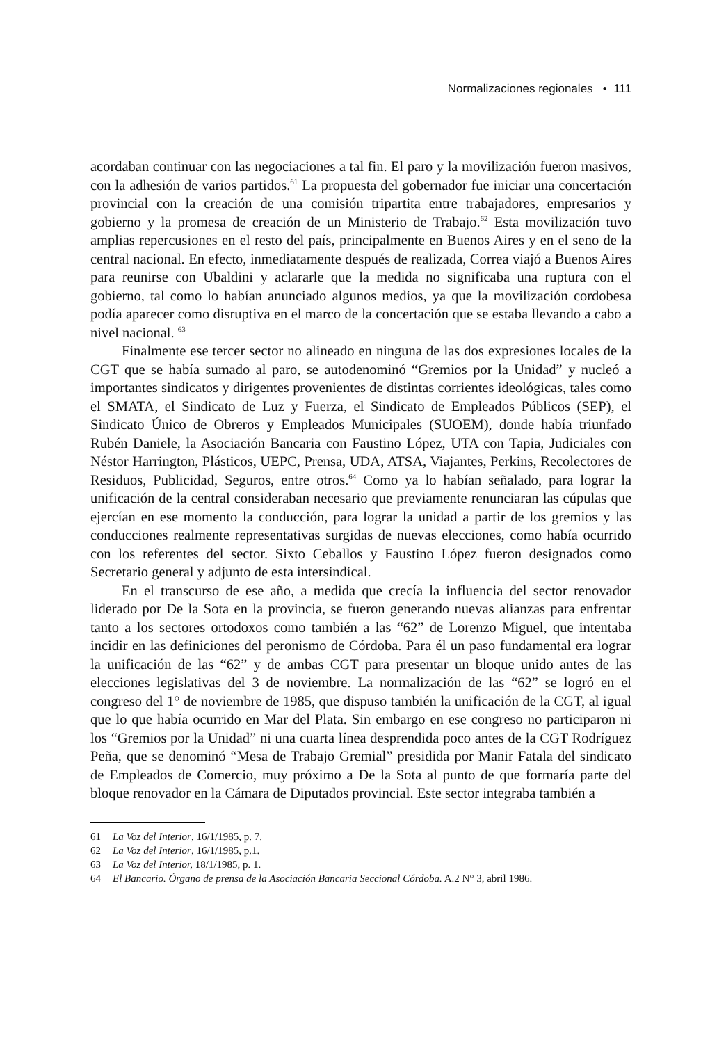Normalizaciones regionales • 111
acordaban continuar con las negociaciones a tal fin. El paro y la movilización fueron masivos, con la adhesión de varios partidos.<sup>61</sup> La propuesta del gobernador fue iniciar una concertación provincial con la creación de una comisión tripartita entre trabajadores, empresarios y gobierno y la promesa de creación de un Ministerio de Trabajo.<sup>62</sup> Esta movilización tuvo amplias repercusiones en el resto del país, principalmente en Buenos Aires y en el seno de la central nacional. En efecto, inmediatamente después de realizada, Correa viajó a Buenos Aires para reunirse con Ubaldini y aclararle que la medida no significaba una ruptura con el gobierno, tal como lo habían anunciado algunos medios, ya que la movilización cordobesa podía aparecer como disruptiva en el marco de la concertación que se estaba llevando a cabo a nivel nacional. <sup>63</sup>
Finalmente ese tercer sector no alineado en ninguna de las dos expresiones locales de la CGT que se había sumado al paro, se autodenominó “Gremios por la Unidad” y nucleó a importantes sindicatos y dirigentes provenientes de distintas corrientes ideológicas, tales como el SMATA, el Sindicato de Luz y Fuerza, el Sindicato de Empleados Públicos (SEP), el Sindicato Único de Obreros y Empleados Municipales (SUOEM), donde había triunfado Rubén Daniele, la Asociación Bancaria con Faustino López, UTA con Tapia, Judiciales con Néstor Harrington, Plásticos, UEPC, Prensa, UDA, ATSA, Viajantes, Perkins, Recolectores de Residuos, Publicidad, Seguros, entre otros.<sup>64</sup> Como ya lo habían señalado, para lograr la unificación de la central consideraban necesario que previamente renunciaran las cúpulas que ejercían en ese momento la conducción, para lograr la unidad a partir de los gremios y las conducciones realmente representativas surgidas de nuevas elecciones, como había ocurrido con los referentes del sector. Sixto Ceballos y Faustino López fueron designados como Secretario general y adjunto de esta intersindical.
En el transcurso de ese año, a medida que crecía la influencia del sector renovador liderado por De la Sota en la provincia, se fueron generando nuevas alianzas para enfrentar tanto a los sectores ortodoxos como también a las “62” de Lorenzo Miguel, que intentaba incidir en las definiciones del peronismo de Córdoba. Para él un paso fundamental era lograr la unificación de las “62” y de ambas CGT para presentar un bloque unido antes de las elecciones legislativas del 3 de noviembre. La normalización de las “62” se logró en el congreso del 1° de noviembre de 1985, que dispuso también la unificación de la CGT, al igual que lo que había ocurrido en Mar del Plata. Sin embargo en ese congreso no participaron ni los “Gremios por la Unidad” ni una cuarta línea desprendida poco antes de la CGT Rodríguez Peña, que se denominó “Mesa de Trabajo Gremial” presidida por Manir Fatala del sindicato de Empleados de Comercio, muy próximo a De la Sota al punto de que formaría parte del bloque renovador en la Cámara de Diputados provincial. Este sector integraba también a
61 La Voz del Interior, 16/1/1985, p. 7.
62 La Voz del Interior, 16/1/1985, p.1.
63 La Voz del Interior, 18/1/1985, p. 1.
64 El Bancario. Órgano de prensa de la Asociación Bancaria Seccional Córdoba. A.2 N° 3, abril 1986.